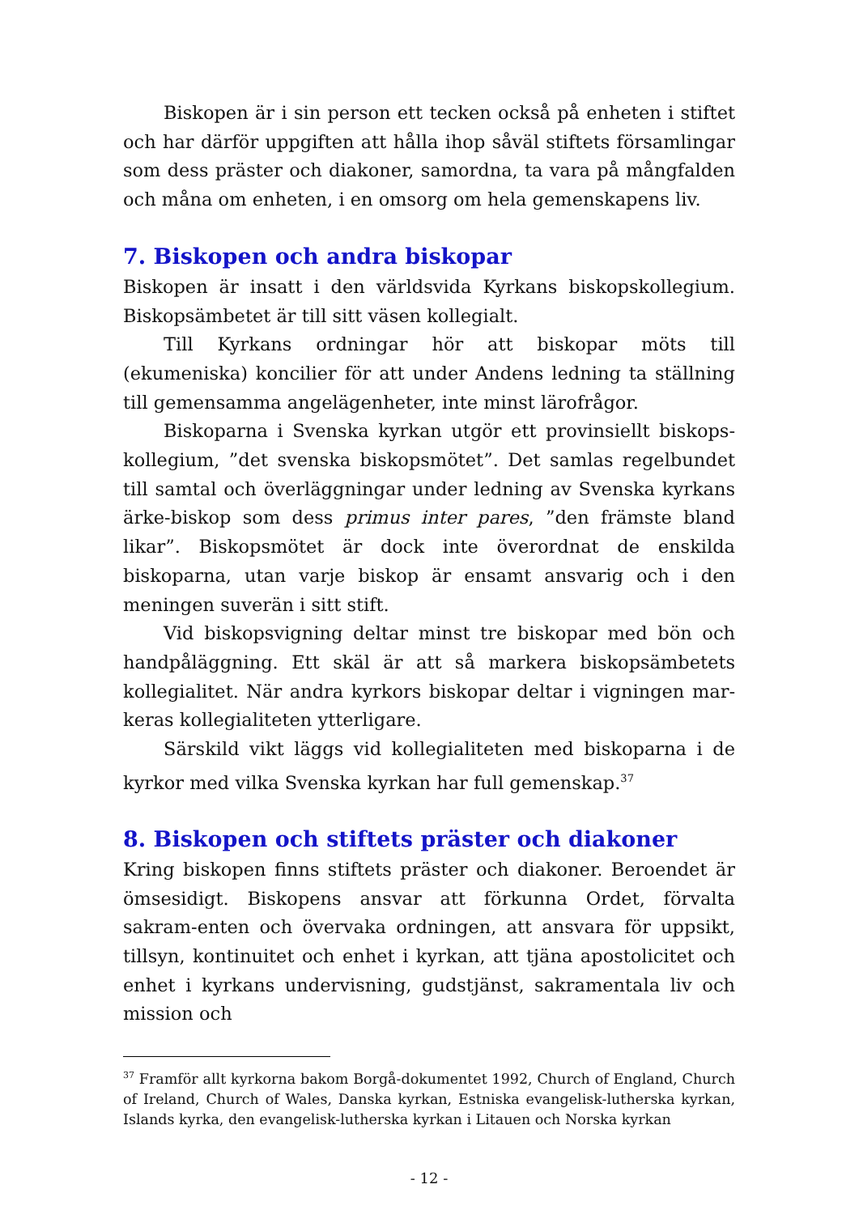Biskopen är i sin person ett tecken också på enheten i stiftet och har därför uppgiften att hålla ihop såväl stiftets församlingar som dess präster och diakoner, samordna, ta vara på mångfalden och måna om enheten, i en omsorg om hela gemenskapens liv.
7. Biskopen och andra biskopar
Biskopen är insatt i den världsvida Kyrkans biskopskollegium. Biskopsämbetet är till sitt väsen kollegialt.
Till Kyrkans ordningar hör att biskopar möts till (ekumeniska) koncilier för att under Andens ledning ta ställning till gemensamma angelägenheter, inte minst lärofrågor.
Biskoparna i Svenska kyrkan utgör ett provinsiellt biskops-kollegium, ”det svenska biskopsmötet”. Det samlas regelbundet till samtal och överläggningar under ledning av Svenska kyrkans ärke-biskop som dess primus inter pares, ”den främste bland likar”. Biskopsmötet är dock inte överordnat de enskilda biskoparna, utan varje biskop är ensamt ansvarig och i den meningen suverän i sitt stift.
Vid biskopsvigning deltar minst tre biskopar med bön och handpåläggning. Ett skäl är att så markera biskopsämbetets kollegialitet. När andra kyrkors biskopar deltar i vigningen mar-keras kollegialiteten ytterligare.
Särskild vikt läggs vid kollegialiteten med biskoparna i de kyrkor med vilka Svenska kyrkan har full gemenskap.<sup>37</sup>
8. Biskopen och stiftets präster och diakoner
Kring biskopen finns stiftets präster och diakoner. Beroendet är ömsesidigt. Biskopens ansvar att förkunna Ordet, förvalta sakram-enten och övervaka ordningen, att ansvara för uppsikt, tillsyn, kontinuitet och enhet i kyrkan, att tjäna apostolicitet och enhet i kyrkans undervisning, gudstjänst, sakramentala liv och mission och
<sup>37</sup> Framför allt kyrkorna bakom Borgå-dokumentet 1992, Church of England, Church of Ireland, Church of Wales, Danska kyrkan, Estniska evangelisk-lutherska kyrkan, Islands kyrka, den evangelisk-lutherska kyrkan i Litauen och Norska kyrkan
- 12 -